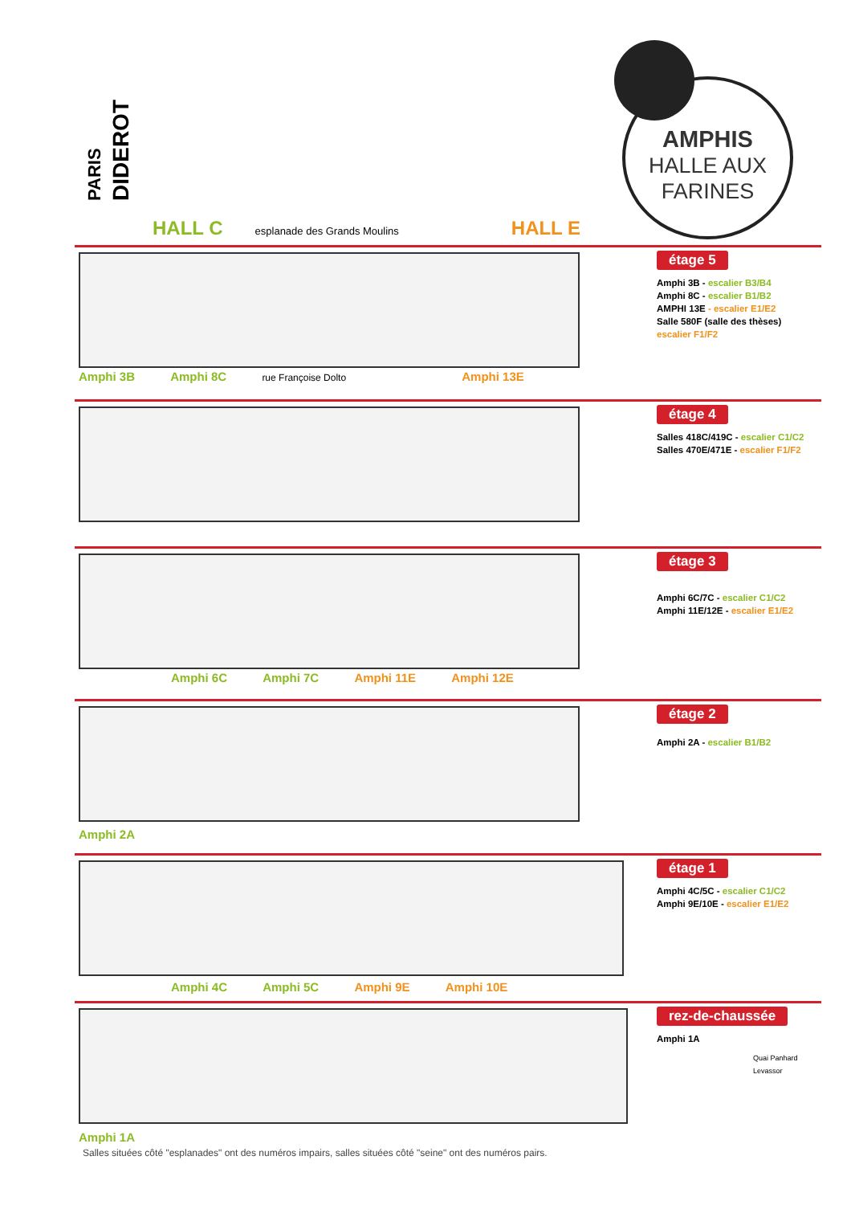PARIS
DIDEROT
AMPHIS
HALLE AUX
FARINES
HALL C
esplanade des Grands Moulins
HALL E
étage 5
Amphi 3B - escalier B3/B4
Amphi 8C - escalier B1/B2
AMPHI 13E - escalier E1/E2
Salle 580F (salle des thèses)
escalier F1/F2
Amphi 3B Amphi 8C rue Françoise Dolto Amphi 13E
étage 4
Salles 418C/419C - escalier C1/C2
Salles 470E/471E - escalier F1/F2
étage 3
Amphi 6C/7C - escalier C1/C2
Amphi 11E/12E - escalier E1/E2
Amphi 6C Amphi 7C Amphi 11E Amphi 12E
étage 2
Amphi 2A - escalier B1/B2
Amphi 2A
étage 1
Amphi 4C/5C - escalier C1/C2
Amphi 9E/10E - escalier E1/E2
Amphi 4C Amphi 5C Amphi 9E Amphi 10E
rez-de-chaussée
Amphi 1A
Quai Panhard Levassor
Amphi 1A
Salles situées côté "esplanades" ont des numéros impairs, salles situées côté "seine" ont des numéros pairs.